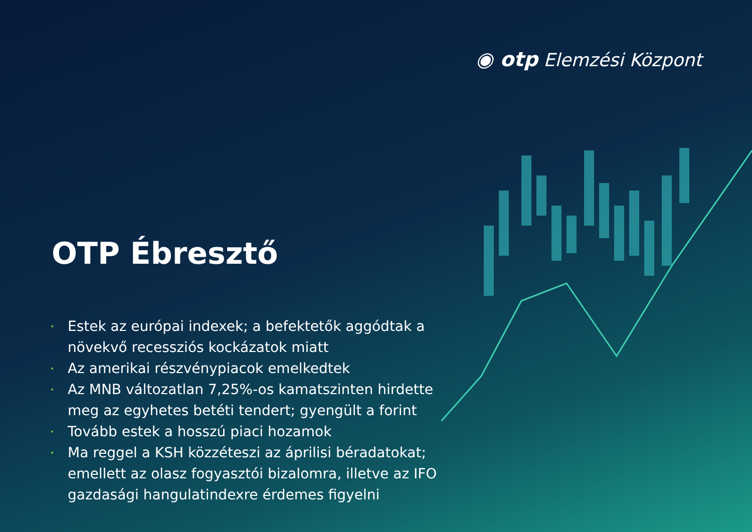◉ otp Elemzési Központ
OTP Ébresztő
• Estek az európai indexek; a befektetők aggódtak a növekvő recessziós kockázatok miatt
• Az amerikai részvénypiacok emelkedtek
• Az MNB változatlan 7,25%-os kamatszinten hirdette meg az egyhetes betéti tendert; gyengült a forint
• Tovább estek a hosszú piaci hozamok
• Ma reggel a KSH közzéteszi az áprilisi béradatokat; emellett az olasz fogyasztói bizalomra, illetve az IFO gazdasági hangulatindexre érdemes figyelni